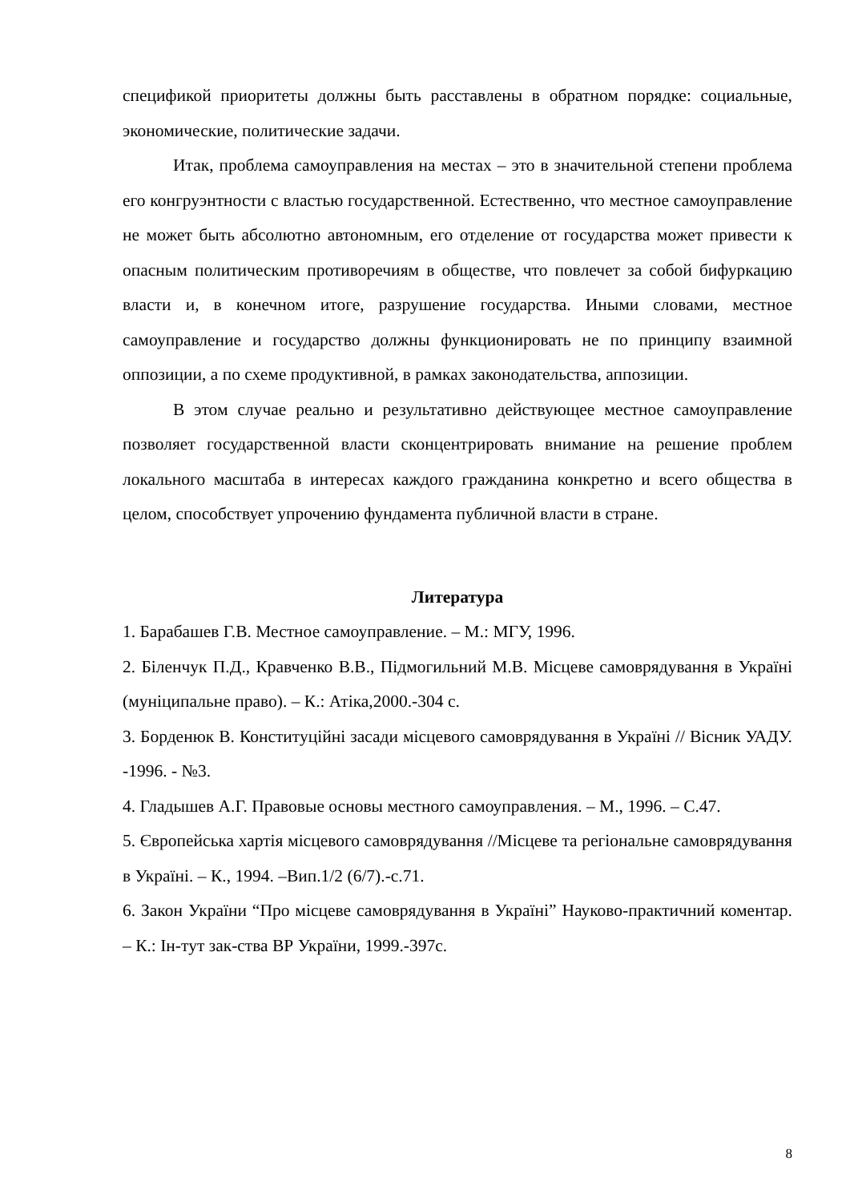спецификой приоритеты должны быть расставлены в обратном порядке: социальные, экономические, политические задачи.
Итак, проблема самоуправления на местах – это в значительной степени проблема его конгруэнтности с властью государственной. Естественно, что местное самоуправление не может быть абсолютно автономным, его отделение от государства может привести к опасным политическим противоречиям в обществе, что повлечет за собой бифуркацию власти и, в конечном итоге, разрушение государства. Иными словами, местное самоуправление и государство должны функционировать не по принципу взаимной оппозиции, а по схеме продуктивной, в рамках законодательства, аппозиции.
В этом случае реально и результативно действующее местное самоуправление позволяет государственной власти сконцентрировать внимание на решение проблем локального масштаба в интересах каждого гражданина конкретно и всего общества в целом, способствует упрочению фундамента публичной власти в стране.
Литература
1. Барабашев Г.В. Местное самоуправление. – М.: МГУ, 1996.
2. Біленчук П.Д., Кравченко В.В., Підмогильний М.В. Місцеве самоврядування в Україні (муніципальне право). – К.: Атіка,2000.-304 с.
3. Борденюк В. Конституційні засади місцевого самоврядування в Україні // Вісник УАДУ. -1996. - №3.
4. Гладышев А.Г. Правовые основы местного самоуправления. – М., 1996. – С.47.
5. Європейська хартія місцевого самоврядування //Місцеве та регіональне самоврядування в Україні. – К., 1994. –Вип.1/2 (6/7).-с.71.
6. Закон України “Про місцеве самоврядування в Україні” Науково-практичний коментар. – К.: Ін-тут зак-ства ВР України, 1999.-397с.
8